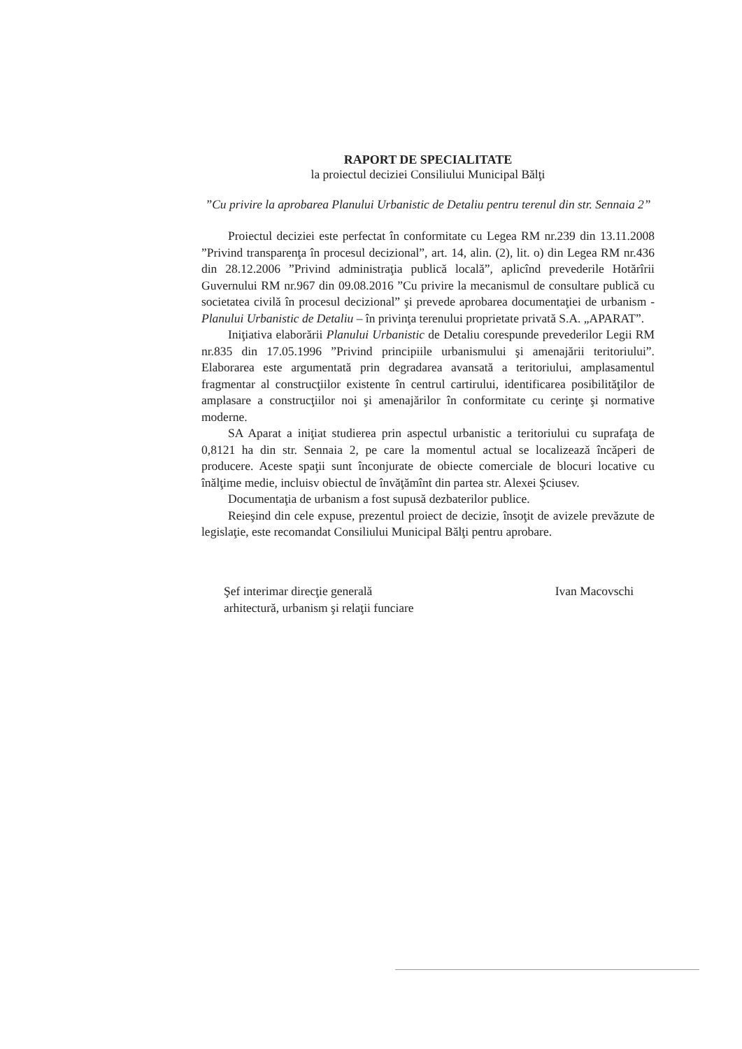RAPORT DE SPECIALITATE
la proiectul deciziei Consiliului Municipal Bălţi
”Cu privire la aprobarea Planului Urbanistic de Detaliu pentru terenul din str. Sennaia 2”
Proiectul deciziei este perfectat în conformitate cu Legea RM nr.239 din 13.11.2008 ”Privind transparenţa în procesul decizional”, art. 14, alin. (2), lit. o) din Legea RM nr.436 din 28.12.2006 ”Privind administraţia publică locală”, aplicînd prevederile Hotărîrii Guvernului RM nr.967 din 09.08.2016 ”Cu privire la mecanismul de consultare publică cu societatea civilă în procesul decizional” şi prevede aprobarea documentaţiei de urbanism - Planului Urbanistic de Detaliu – în privinţa terenului proprietate privată S.A. „APARAT”.
Iniţiativa elaborării Planului Urbanistic de Detaliu corespunde prevederilor Legii RM nr.835 din 17.05.1996 ”Privind principiile urbanismului şi amenajării teritoriului”. Elaborarea este argumentată prin degradarea avansată a teritoriului, amplasamentul fragmentar al construcţiilor existente în centrul cartirului, identificarea posibilităţilor de amplasare a construcţiilor noi şi amenajărilor în conformitate cu cerinţe şi normative moderne.
SA Aparat a iniţiat studierea prin aspectul urbanistic a teritoriului cu suprafaţa de 0,8121 ha din str. Sennaia 2, pe care la momentul actual se localizează încăperi de producere. Aceste spaţii sunt înconjurate de obiecte comerciale de blocuri locative cu înălţime medie, incluisv obiectul de învăţămînt din partea str. Alexei Şciusev.
Documentaţia de urbanism a fost supusă dezbaterilor publice.
Reieşind din cele expuse, prezentul proiect de decizie, însoţit de avizele prevăzute de legislaţie, este recomandat Consiliului Municipal Bălţi pentru aprobare.
Şef interimar direcţie generală
arhitectură, urbanism şi relaţii funciare
Ivan Macovschi